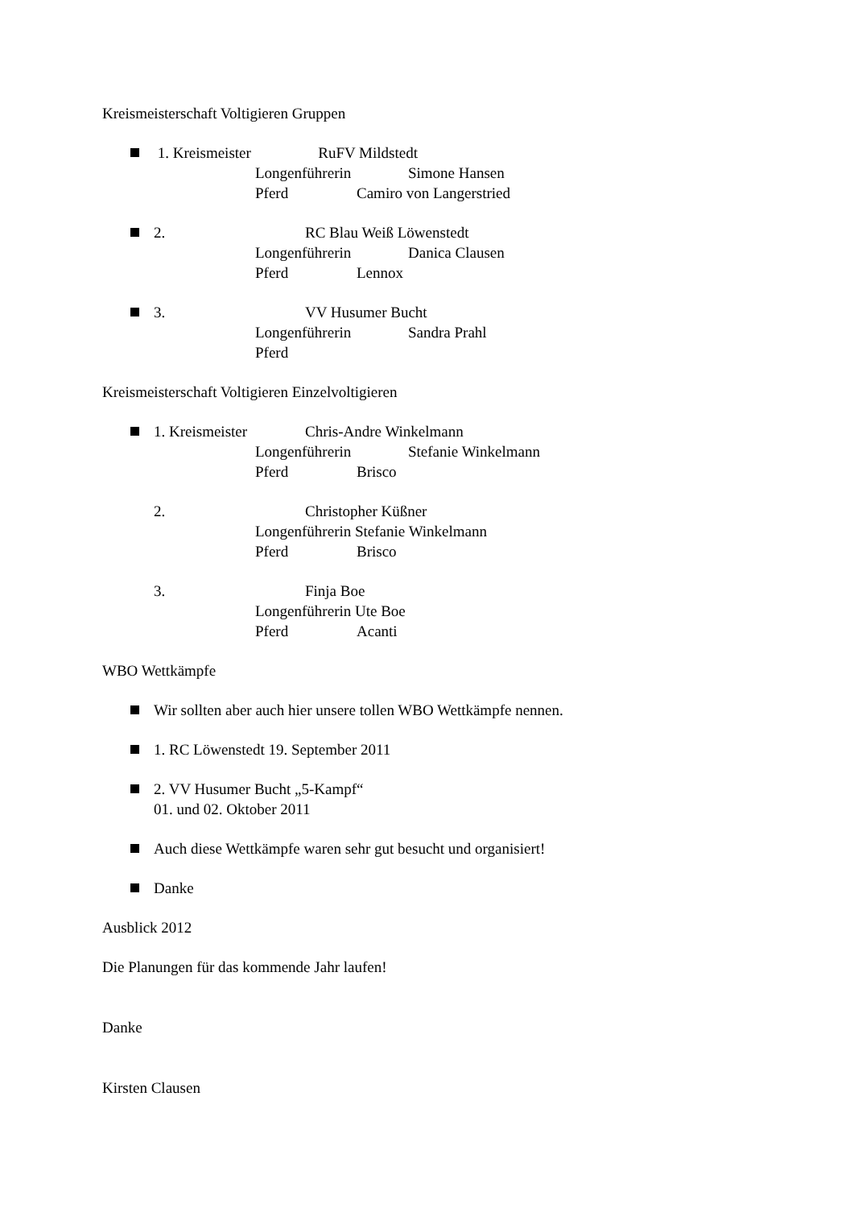Kreismeisterschaft Voltigieren Gruppen
1. Kreismeister RuFV Mildstedt
Longenführerin Simone Hansen
Pferd Camiro von Langerstried
2. RC Blau Weiß Löwenstedt
Longenführerin Danica Clausen
Pferd Lennox
3. VV Husumer Bucht
Longenführerin Sandra Prahl
Pferd
Kreismeisterschaft Voltigieren Einzelvoltigieren
1. Kreismeister Chris-Andre Winkelmann
Longenführerin Stefanie Winkelmann
Pferd Brisco
2. Christopher Küßner
Longenführerin Stefanie Winkelmann
Pferd Brisco
3. Finja Boe
Longenführerin Ute Boe
Pferd Acanti
WBO Wettkämpfe
Wir sollten aber auch hier unsere tollen WBO Wettkämpfe nennen.
1. RC Löwenstedt 19. September 2011
2. VV Husumer Bucht „5-Kampf“
01. und 02. Oktober 2011
Auch diese Wettkämpfe waren sehr gut besucht und organisiert!
Danke
Ausblick 2012
Die Planungen für das kommende Jahr laufen!
Danke
Kirsten Clausen